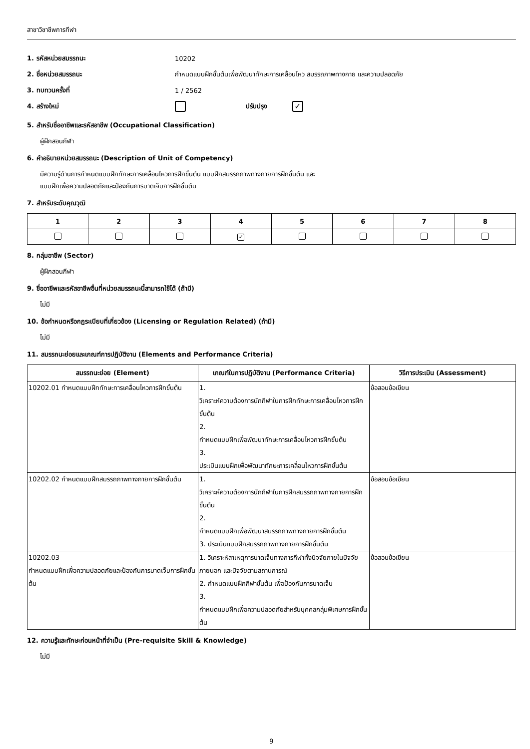สาขาวิชาชีพการกีฬา
1. รหัสหน่วยสมรรถนะ 10202
2. ชื่อหน่วยสมรรถนะ กำหนดแบบฝึกขั้นต้นเพื่อพัฒนาทักษะการเคลื่อนไหว สมรรถภาพทางกาย และความปลอดภัย
3. ทบทวนครั้งที่ 1 / 2562
4. สร้างใหม่ ปรับปรุง ✓
5. สำหรับชื่ออาชีพและรหัสอาชีพ (Occupational Classification)
ผู้ฝึกสอนกีฬา
6. คำอธิบายหน่วยสมรรถนะ (Description of Unit of Competency)
มีความรู้ด้านการกำหนดแบบฝึกทักษะการเคลื่อนไหวการฝึกขั้นต้น แบบฝึกสมรรถภาพทางกายการฝึกขั้นต้น และ
แบบฝึกเพื่อความปลอดภัยและป้องกันการบาดเจ็บการฝึกขั้นต้น
7. สำหรับระดับคุณวุฒิ
| 1 | 2 | 3 | 4 | 5 | 6 | 7 | 8 |
| --- | --- | --- | --- | --- | --- | --- | --- |
| | | | ✓ | | | | |
8. กลุ่มอาชีพ (Sector)
ผู้ฝึกสอนกีฬา
9. ชื่ออาชีพและรหัสอาชีพอื่นที่หน่วยสมรรถนะนี้สามารถใช้ได้ (ถ้ามี)
ไม่มี
10. ข้อกำหนดหรือกฎระเบียบที่เกี่ยวข้อง (Licensing or Regulation Related) (ถ้ามี)
ไม่มี
11. สมรรถนะย่อยและเกณฑ์การปฏิบัติงาน (Elements and Performance Criteria)
| สมรรถนะย่อย (Element) | เกณฑ์ในการปฏิบัติงาน (Performance Criteria) | วิธีการประเมิน (Assessment) |
| --- | --- | --- |
| 10202.01 กำหนดแบบฝึกทักษะการเคลื่อนไหวการฝึกขั้นต้น | 1. วิเคราะห์ความต้องการนักกีฬาในการฝึกทักษะการเคลื่อนไหวการฝึกขั้นต้น 2. กำหนดแบบฝึกเพื่อพัฒนาทักษะการเคลื่อนไหวการฝึกขั้นต้น 3. ประเมินแบบฝึกเพื่อพัฒนาทักษะการเคลื่อนไหวการฝึกขั้นต้น | ข้อสอบข้อเขียน |
| 10202.02 กำหนดแบบฝึกสมรรถภาพทางกายการฝึกขั้นต้น | 1. วิเคราะห์ความต้องการนักกีฬาในการฝึกสมรรถภาพทางกายการฝึกขั้นต้น 2. กำหนดแบบฝึกเพื่อพัฒนาสมรรถภาพทางกายการฝึกขั้นต้น 3. ประเมินแบบฝึกสมรรถภาพทางกายการฝึกขั้นต้น | ข้อสอบข้อเขียน |
| 10202.03 กำหนดแบบฝึกเพื่อความปลอดภัยและป้องกันการบาดเจ็บการฝึกขั้นต้น | 1. วิเคราะห์สาเหตุการบาดเจ็บทางการกีฬาทั้งปัจจัยภายในปัจจัยภายนอก และปัจจัยตามสถานการณ์ 2. กำหนดแบบฝึกกีฬาขั้นต้น เพื่อป้องกันการบาดเจ็บ 3. กำหนดแบบฝึกเพื่อความปลอดภัยสำหรับบุคคลกลุ่มพิเศษการฝึกขั้นต้น | ข้อสอบข้อเขียน |
12. ความรู้และทักษะก่อนหน้าที่จำเป็น (Pre-requisite Skill & Knowledge)
ไม่มี
9